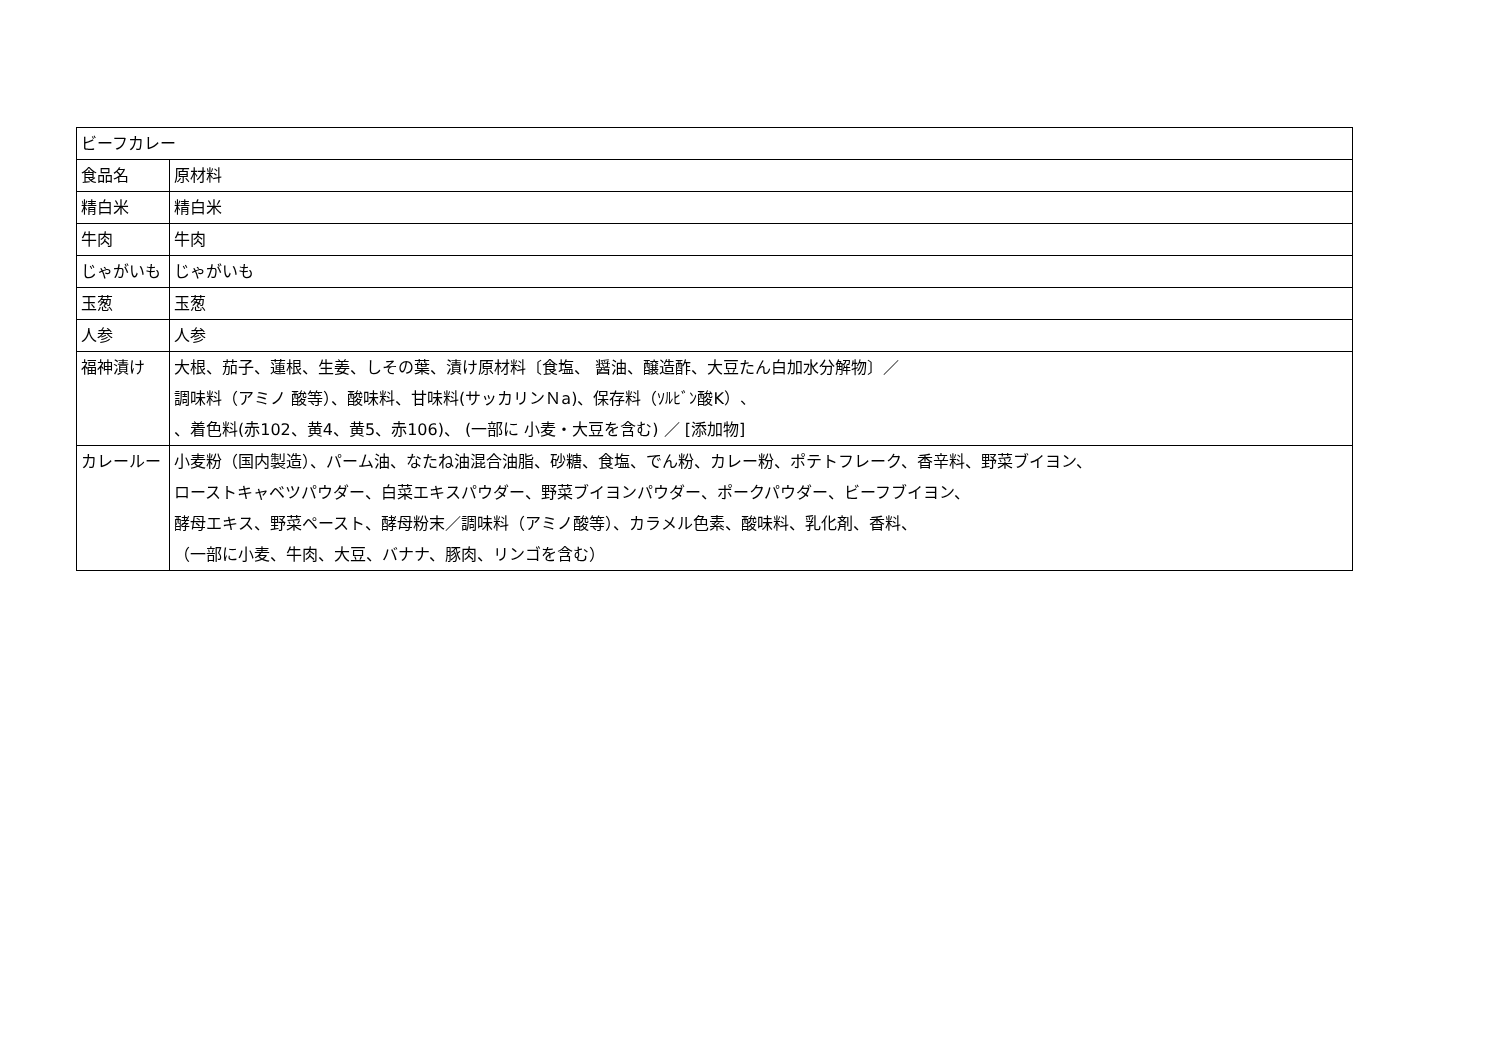| ビーフカレー | |
| 食品名 | 原材料 |
| 精白米 | 精白米 |
| 牛肉 | 牛肉 |
| じゃがいも | じゃがいも |
| 玉葱 | 玉葱 |
| 人参 | 人参 |
| 福神漬け | 大根、茄子、蓮根、生姜、しその葉、漬け原材料〔食塩、 醤油、醸造酢、大豆たん白加水分解物〕／ 調味料（アミノ 酸等）、酸味料、甘味料(サッカリンＮa)、保存料（ｿﾙﾋﾞﾝ酸K）、 、着色料(赤102、黄4、黄5、赤106)、 (一部に 小麦・大豆を含む) ／ [添加物] |
| カレールー | 小麦粉（国内製造）、パーム油、なたね油混合油脂、砂糖、食塩、でん粉、カレー粉、ポテトフレーク、香辛料、野菜ブイヨン、 ローストキャベツパウダー、白菜エキスパウダー、野菜ブイヨンパウダー、ポークパウダー、ビーフブイヨン、 酵母エキス、野菜ペースト、酵母粉末／調味料（アミノ酸等）、カラメル色素、酸味料、乳化剤、香料、 （一部に小麦、牛肉、大豆、バナナ、豚肉、リンゴを含む） |